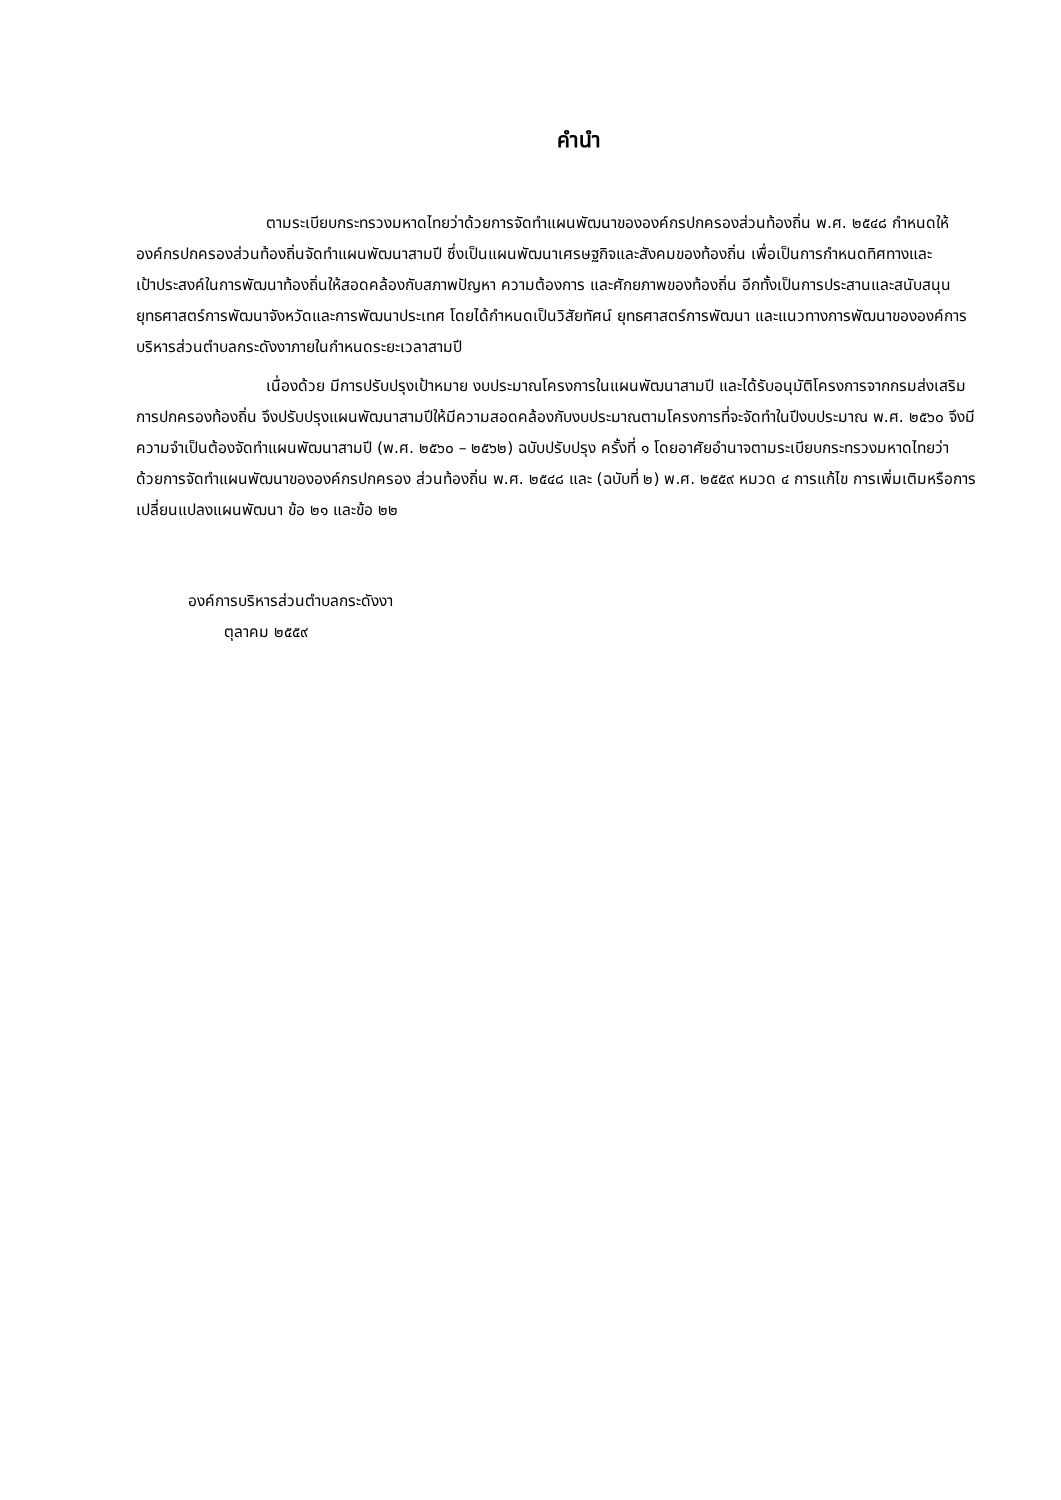คำนำ
ตามระเบียบกระทรวงมหาดไทยว่าด้วยการจัดทำแผนพัฒนาขององค์กรปกครองส่วนท้องถิ่น พ.ศ. ๒๕๔๘ กำหนดให้องค์กรปกครองส่วนท้องถิ่นจัดทำแผนพัฒนาสามปี ซึ่งเป็นแผนพัฒนาเศรษฐกิจและสังคมของท้องถิ่น เพื่อเป็นการกำหนดทิศทางและเป้าประสงค์ในการพัฒนาท้องถิ่นให้สอดคล้องกับสภาพปัญหา ความต้องการ และศักยภาพของท้องถิ่น อีกทั้งเป็นการประสานและสนับสนุนยุทธศาสตร์การพัฒนาจังหวัดและการพัฒนาประเทศ โดยได้กำหนดเป็นวิสัยทัศน์ ยุทธศาสตร์การพัฒนา และแนวทางการพัฒนาขององค์การบริหารส่วนตำบลกระดังงาภายในกำหนดระยะเวลาสามปี
เนื่องด้วย มีการปรับปรุงเป้าหมาย งบประมาณโครงการในแผนพัฒนาสามปี และได้รับอนุมัติโครงการจากกรมส่งเสริมการปกครองท้องถิ่น จึงปรับปรุงแผนพัฒนาสามปีให้มีความสอดคล้องกับงบประมาณตามโครงการที่จะจัดทำในปีงบประมาณ พ.ศ. ๒๕๖๐ จึงมีความจำเป็นต้องจัดทำแผนพัฒนาสามปี (พ.ศ. ๒๕๖๐ – ๒๕๖๒) ฉบับปรับปรุง ครั้งที่ ๑ โดยอาศัยอำนาจตามระเบียบกระทรวงมหาดไทยว่า ด้วยการจัดทำแผนพัฒนาขององค์กรปกครอง ส่วนท้องถิ่น พ.ศ. ๒๕๔๘ และ (ฉบับที่ ๒) พ.ศ. ๒๕๕๙ หมวด ๔ การแก้ไข การเพิ่มเติมหรือการเปลี่ยนแปลงแผนพัฒนา ข้อ ๒๑ และข้อ ๒๒
องค์การบริหารส่วนตำบลกระดังงา
ตุลาคม ๒๕๕๙